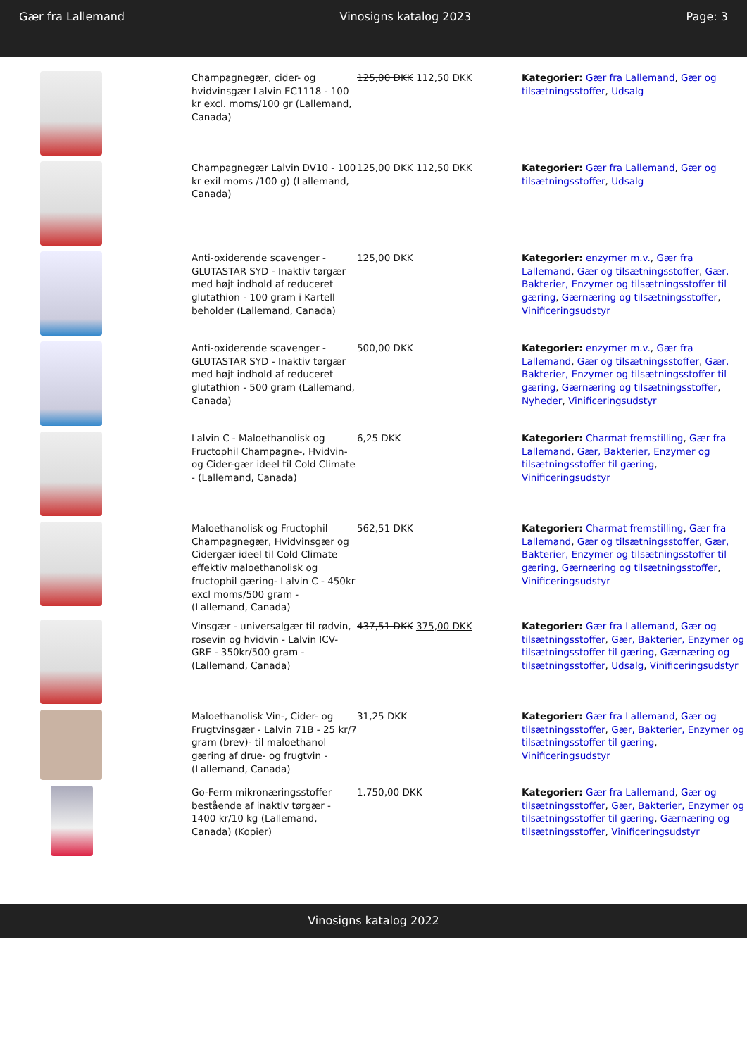Gær fra Lallemand Vinosigns katalog 2023 Page: 3
| | Champagnegær, cider- og hvidvinsgær Lalvin EC1118 - 100 kr excl. moms/100 gr (Lallemand, Canada) | 125,00 DKK 112,50 DKK | Kategorier: Gær fra Lallemand , Gær og tilsætningsstoffer , Udsalg |
| | Champagnegær Lalvin DV10 - 100 kr exil moms /100 g) (Lallemand, Canada) | 125,00 DKK 112,50 DKK | Kategorier: Gær fra Lallemand , Gær og tilsætningsstoffer , Udsalg |
| | Anti-oxiderende scavenger - GLUTASTAR SYD - Inaktiv tørgær med højt indhold af reduceret glutathion - 100 gram i Kartell beholder (Lallemand, Canada) | 125,00 DKK | Kategorier: enzymer m.v. , Gær fra Lallemand , Gær og tilsætningsstoffer , Gær, Bakterier, Enzymer og tilsætningsstoffer til gæring , Gærnæring og tilsætningsstoffer , Vinificeringsudstyr |
| | Anti-oxiderende scavenger - GLUTASTAR SYD - Inaktiv tørgær med højt indhold af reduceret glutathion - 500 gram (Lallemand, Canada) | 500,00 DKK | Kategorier: enzymer m.v. , Gær fra Lallemand , Gær og tilsætningsstoffer , Gær, Bakterier, Enzymer og tilsætningsstoffer til gæring , Gærnæring og tilsætningsstoffer , Nyheder , Vinificeringsudstyr |
| | Lalvin C - Maloethanolisk og Fructophil Champagne-, Hvidvin- og Cider-gær ideel til Cold Climate - (Lallemand, Canada) | 6,25 DKK | Kategorier: Charmat fremstilling , Gær fra Lallemand , Gær, Bakterier, Enzymer og tilsætningsstoffer til gæring , Vinificeringsudstyr |
| | Maloethanolisk og Fructophil Champagnegær, Hvidvinsgær og Cidergær ideel til Cold Climate effektiv maloethanolisk og fructophil gæring- Lalvin C - 450kr excl moms/500 gram - (Lallemand, Canada) | 562,51 DKK | Kategorier: Charmat fremstilling , Gær fra Lallemand , Gær og tilsætningsstoffer , Gær, Bakterier, Enzymer og tilsætningsstoffer til gæring , Gærnæring og tilsætningsstoffer , Vinificeringsudstyr |
| | Vinsgær - universalgær til rødvin, rosevin og hvidvin - Lalvin ICV-GRE - 350kr/500 gram - (Lallemand, Canada) | 437,51 DKK 375,00 DKK | Kategorier: Gær fra Lallemand , Gær og tilsætningsstoffer , Gær, Bakterier, Enzymer og tilsætningsstoffer til gæring , Gærnæring og tilsætningsstoffer , Udsalg , Vinificeringsudstyr |
| | Maloethanolisk Vin-, Cider- og Frugtvinsgær - Lalvin 71B - 25 kr/7 gram (brev)- til maloethanol gæring af drue- og frugtvin - (Lallemand, Canada) | 31,25 DKK | Kategorier: Gær fra Lallemand , Gær og tilsætningsstoffer , Gær, Bakterier, Enzymer og tilsætningsstoffer til gæring , Vinificeringsudstyr |
| | Go-Ferm mikronæringsstoffer bestående af inaktiv tørgær - 1400 kr/10 kg (Lallemand, Canada) (Kopier) | 1.750,00 DKK | Kategorier: Gær fra Lallemand , Gær og tilsætningsstoffer , Gær, Bakterier, Enzymer og tilsætningsstoffer til gæring , Gærnæring og tilsætningsstoffer , Vinificeringsudstyr |
Vinosigns katalog 2022